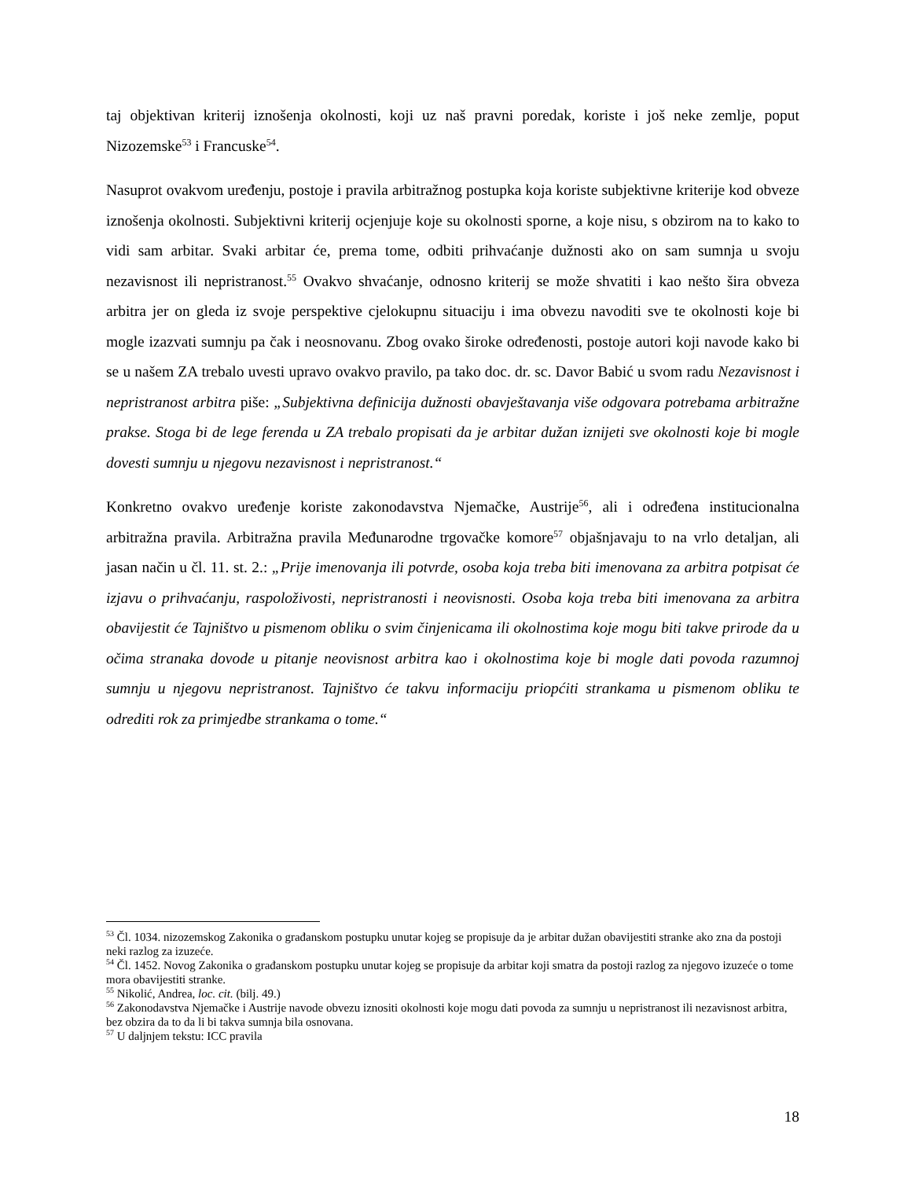taj objektivan kriterij iznošenja okolnosti, koji uz naš pravni poredak, koriste i još neke zemlje, poput Nizozemske<sup>53</sup> i Francuske<sup>54</sup>.
Nasuprot ovakvom uređenju, postoje i pravila arbitražnog postupka koja koriste subjektivne kriterije kod obveze iznošenja okolnosti. Subjektivni kriterij ocjenjuje koje su okolnosti sporne, a koje nisu, s obzirom na to kako to vidi sam arbitar. Svaki arbitar će, prema tome, odbiti prihvaćanje dužnosti ako on sam sumnja u svoju nezavisnost ili nepristranost.<sup>55</sup> Ovakvo shvaćanje, odnosno kriterij se može shvatiti i kao nešto šira obveza arbitra jer on gleda iz svoje perspektive cjelokupnu situaciju i ima obvezu navoditi sve te okolnosti koje bi mogle izazvati sumnju pa čak i neosnovanu. Zbog ovako široke određenosti, postoje autori koji navode kako bi se u našem ZA trebalo uvesti upravo ovakvo pravilo, pa tako doc. dr. sc. Davor Babić u svom radu Nezavisnost i nepristranost arbitra piše: „Subjektivna definicija dužnosti obavještavanja više odgovara potrebama arbitražne prakse. Stoga bi de lege ferenda u ZA trebalo propisati da je arbitar dužan iznijeti sve okolnosti koje bi mogle dovesti sumnju u njegovu nezavisnost i nepristranost.“
Konkretno ovakvo uređenje koriste zakonodavstva Njemačke, Austrije<sup>56</sup>, ali i određena institucionalna arbitražna pravila. Arbitražna pravila Međunarodne trgovačke komore<sup>57</sup> objašnjavaju to na vrlo detaljan, ali jasan način u čl. 11. st. 2.: „Prije imenovanja ili potvrde, osoba koja treba biti imenovana za arbitra potpisat će izjavu o prihvaćanju, raspoloživosti, nepristranosti i neovisnosti. Osoba koja treba biti imenovana za arbitra obavijestit će Tajništvo u pismenom obliku o svim činjenicama ili okolnostima koje mogu biti takve prirode da u očima stranaka dovode u pitanje neovisnost arbitra kao i okolnostima koje bi mogle dati povoda razumnoj sumnju u njegovu nepristranost. Tajništvo će takvu informaciju priopćiti strankama u pismenom obliku te odrediti rok za primjedbe strankama o tome.“
<sup>53</sup> Čl. 1034. nizozemskog Zakonika o građanskom postupku unutar kojeg se propisuje da je arbitar dužan obavijestiti stranke ako zna da postoji neki razlog za izuzeće.
<sup>54</sup> Čl. 1452. Novog Zakonika o građanskom postupku unutar kojeg se propisuje da arbitar koji smatra da postoji razlog za njegovo izuzeće o tome mora obavijestiti stranke.
<sup>55</sup> Nikolić, Andrea, loc. cit. (bilj. 49.)
<sup>56</sup> Zakonodavstva Njemačke i Austrije navode obvezu iznositi okolnosti koje mogu dati povoda za sumnju u nepristranost ili nezavisnost arbitra, bez obzira da to da li bi takva sumnja bila osnovana.
<sup>57</sup> U daljnjem tekstu: ICC pravila
18